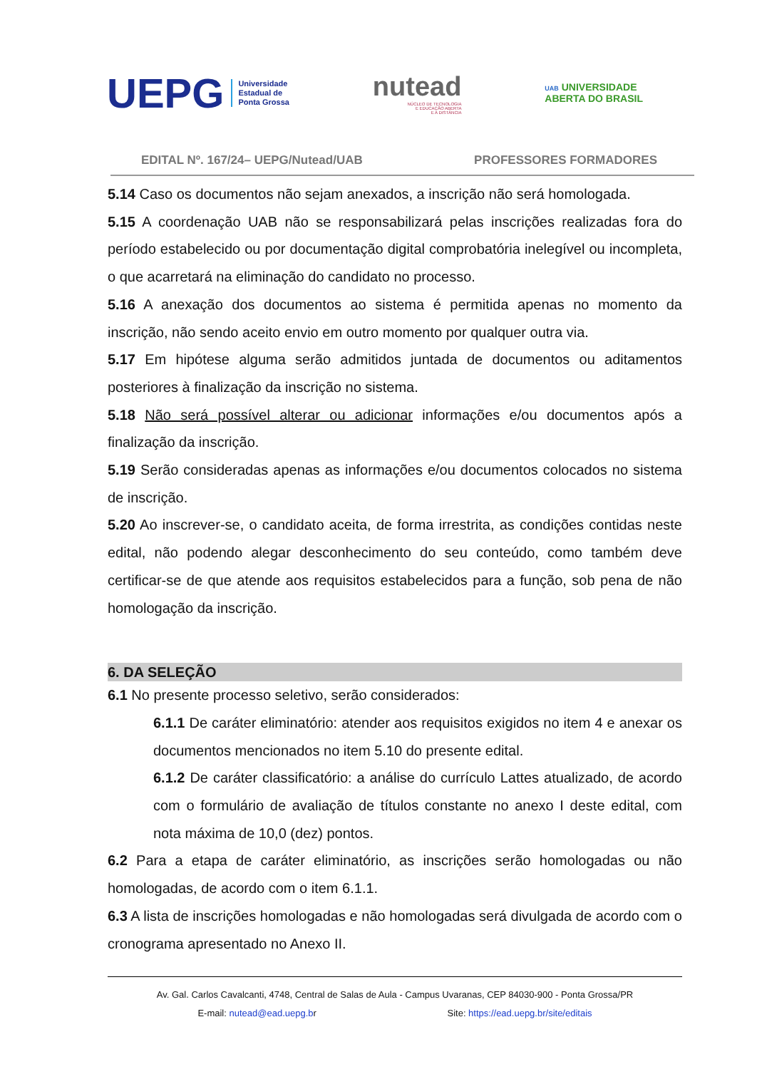UEPG
Universidade
Estadual de
Ponta Grossa
nutead
NÚCLEO DE TECNOLOGIA
E EDUCAÇÃO ABERTA
E A DISTÂNCIA
UAB UNIVERSIDADE
ABERTA DO BRASIL
EDITAL Nº. 167/24– UEPG/Nutead/UAB PROFESSORES FORMADORES
5.14 Caso os documentos não sejam anexados, a inscrição não será homologada.
5.15 A coordenação UAB não se responsabilizará pelas inscrições realizadas fora do período estabelecido ou por documentação digital comprobatória inelegível ou incompleta, o que acarretará na eliminação do candidato no processo.
5.16 A anexação dos documentos ao sistema é permitida apenas no momento da inscrição, não sendo aceito envio em outro momento por qualquer outra via.
5.17 Em hipótese alguma serão admitidos juntada de documentos ou aditamentos posteriores à finalização da inscrição no sistema.
5.18 Não será possível alterar ou adicionar informações e/ou documentos após a finalização da inscrição.
5.19 Serão consideradas apenas as informações e/ou documentos colocados no sistema de inscrição.
5.20 Ao inscrever-se, o candidato aceita, de forma irrestrita, as condições contidas neste edital, não podendo alegar desconhecimento do seu conteúdo, como também deve certificar-se de que atende aos requisitos estabelecidos para a função, sob pena de não homologação da inscrição.
6. DA SELEÇÃO
6.1 No presente processo seletivo, serão considerados:
6.1.1 De caráter eliminatório: atender aos requisitos exigidos no item 4 e anexar os documentos mencionados no item 5.10 do presente edital.
6.1.2 De caráter classificatório: a análise do currículo Lattes atualizado, de acordo com o formulário de avaliação de títulos constante no anexo I deste edital, com nota máxima de 10,0 (dez) pontos.
6.2 Para a etapa de caráter eliminatório, as inscrições serão homologadas ou não homologadas, de acordo com o item 6.1.1.
6.3 A lista de inscrições homologadas e não homologadas será divulgada de acordo com o cronograma apresentado no Anexo II.
Av. Gal. Carlos Cavalcanti, 4748, Central de Salas de Aula - Campus Uvaranas, CEP 84030-900 - Ponta Grossa/PR
E-mail: nutead@ead.uepg.br Site: https://ead.uepg.br/site/editais